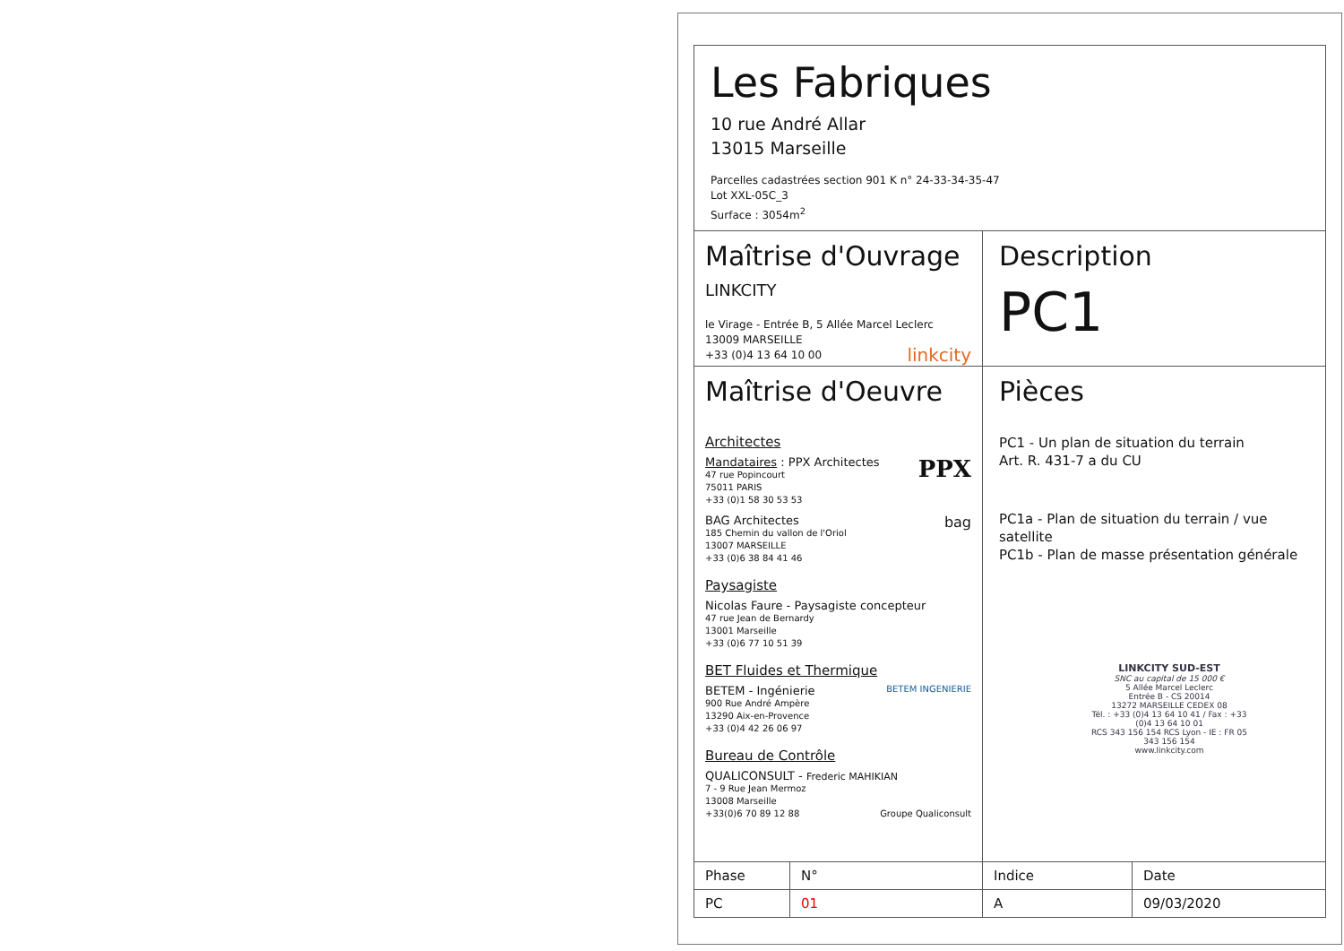Les Fabriques
10 rue André Allar
13015 Marseille
Parcelles cadastrées section 901 K n° 24-33-34-35-47
Lot XXL-05C_3
Surface : 3054m<sup>2</sup>
Maîtrise d'Ouvrage
LINKCITY
le Virage - Entrée B, 5 Allée Marcel Leclerc
13009 MARSEILLE
+33 (0)4 13 64 10 00 linkcity
Description
PC1
Maîtrise d'Oeuvre
Architectes
Mandataires : PPX Architectes PPX
47 rue Popincourt
75011 PARIS
+33 (0)1 58 30 53 53
BAG Architectes bag
185 Chemin du vallon de l'Oriol
13007 MARSEILLE
+33 (0)6 38 84 41 46
Paysagiste
Nicolas Faure - Paysagiste concepteur
47 rue Jean de Bernardy
13001 Marseille
+33 (0)6 77 10 51 39
BET Fluides et Thermique
BETEM - Ingénierie BETEM INGENIERIE
900 Rue André Ampère
13290 Aix-en-Provence
+33 (0)4 42 26 06 97
Bureau de Contrôle
QUALICONSULT - Frederic MAHIKIAN
7 - 9 Rue Jean Mermoz
13008 Marseille
+33(0)6 70 89 12 88 Groupe Qualiconsult
Pièces
PC1 - Un plan de situation du terrain
Art. R. 431-7 a du CU
PC1a - Plan de situation du terrain / vue satellite
PC1b - Plan de masse présentation générale
LINKCITY SUD-EST
SNC au capital de 15 000 €
5 Allée Marcel Leclerc
Entrée B - CS 20014
13272 MARSEILLE CEDEX 08
Tél. : +33 (0)4 13 64 10 41 / Fax : +33 (0)4 13 64 10 01
RCS 343 156 154 RCS Lyon - IE : FR 05 343 156 154
www.linkcity.com
| Phase | N° | Indice | Date |
| PC | 01 | A | 09/03/2020 |